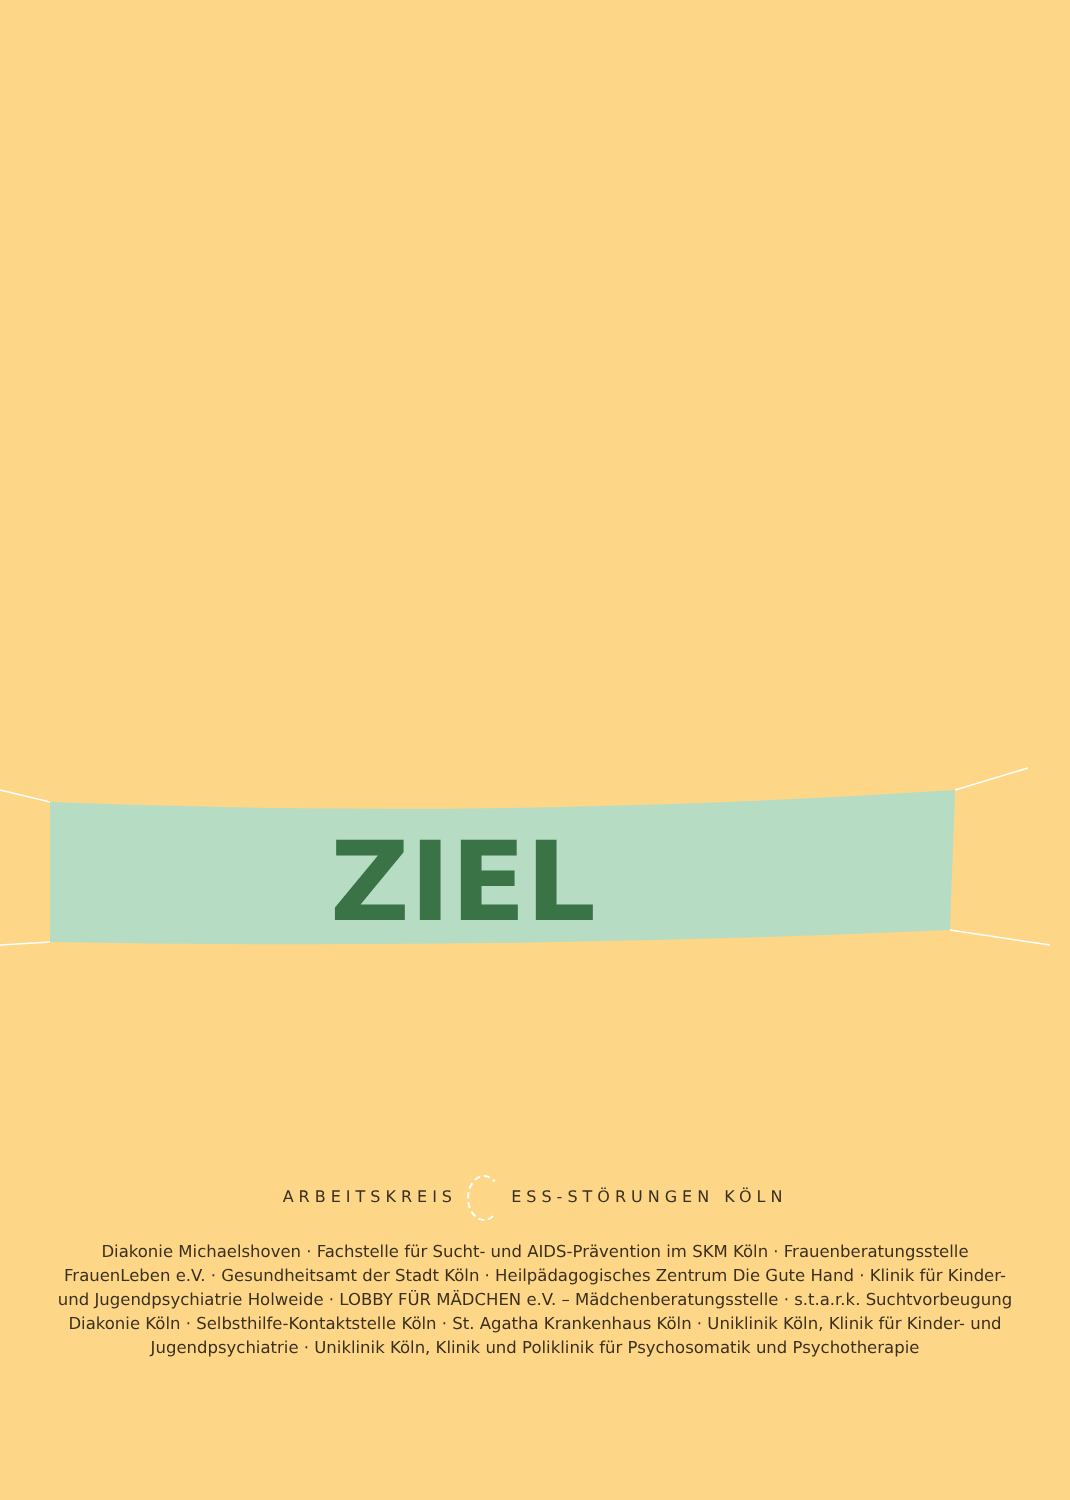ZIEL
ARBEITSKREIS ESS-STÖRUNGEN KÖLN
Diakonie Michaelshoven · Fachstelle für Sucht- und AIDS-Prävention im SKM Köln · Frauenberatungsstelle FrauenLeben e.V. · Gesundheitsamt der Stadt Köln · Heilpädagogisches Zentrum Die Gute Hand · Klinik für Kinder- und Jugendpsychiatrie Holweide · LOBBY FÜR MÄDCHEN e.V. – Mädchenberatungsstelle · s.t.a.r.k. Suchtvorbeugung Diakonie Köln · Selbsthilfe-Kontaktstelle Köln · St. Agatha Krankenhaus Köln · Uniklinik Köln, Klinik für Kinder- und Jugendpsychiatrie · Uniklinik Köln, Klinik und Poliklinik für Psychosomatik und Psychotherapie